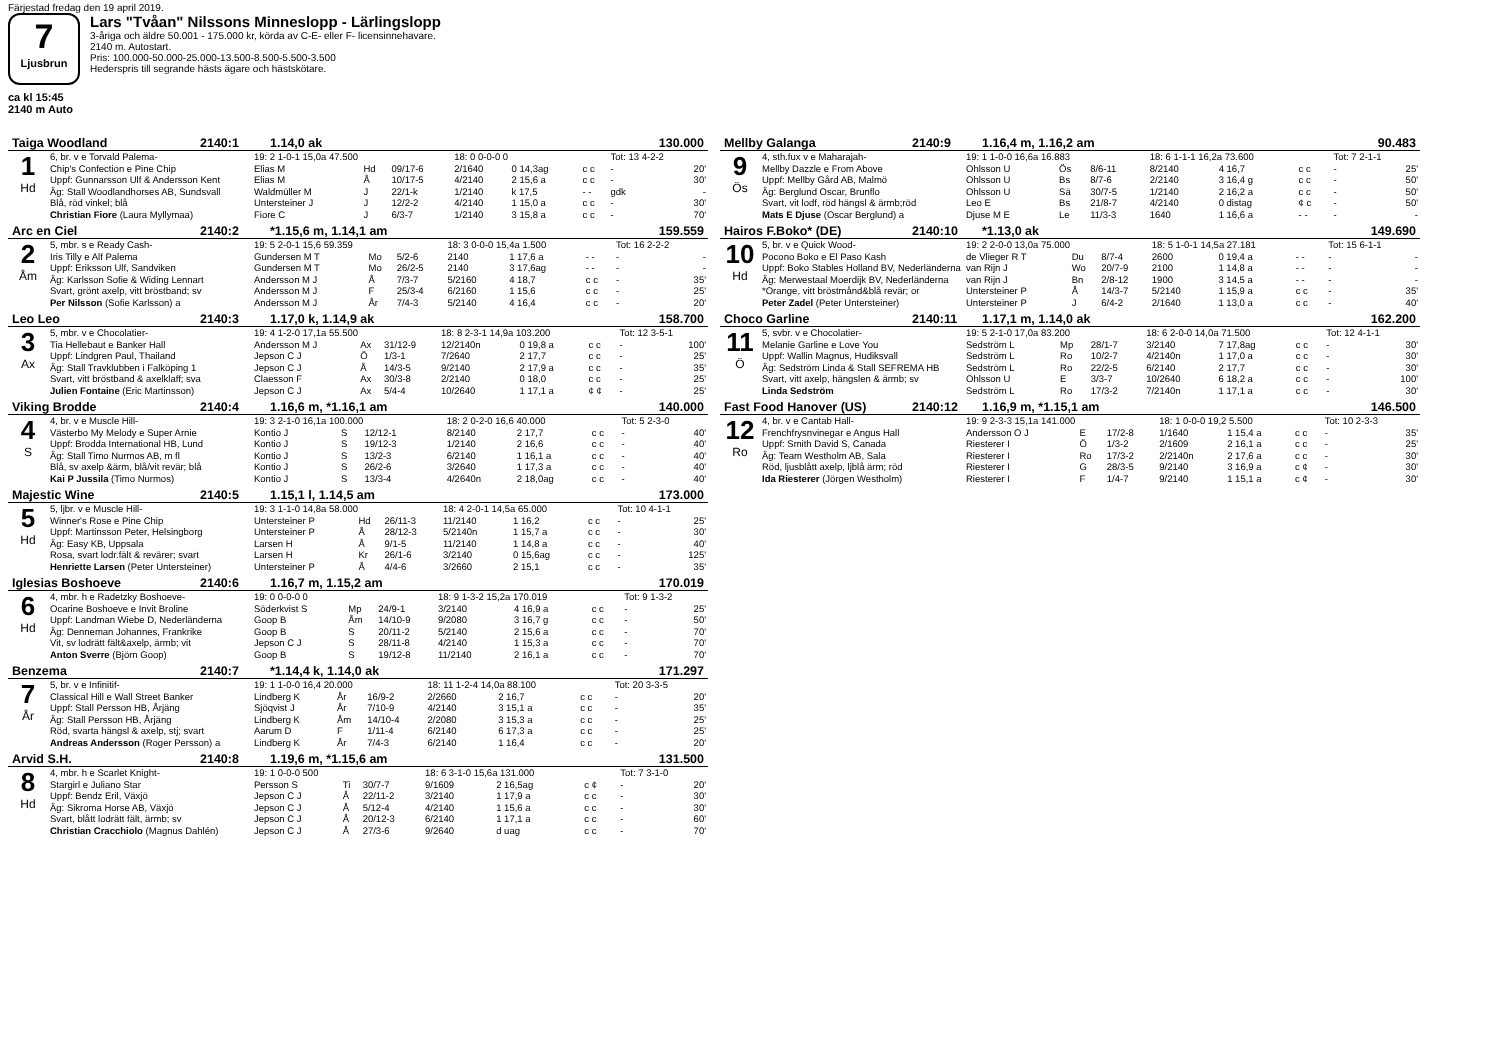Färjestad fredag den 19 april 2019.
7
Ljusbrun
Lars "Tvåan" Nilssons Minneslopp - Lärlingslopp
3-åriga och äldre 50.001 - 175.000 kr, körda av C-E- eller F- licensinnehavare.
2140 m. Autostart.
Pris: 100.000-50.000-25.000-13.500-8.500-5.500-3.500
Hederspris till segrande hästs ägare och hästskötare.
ca kl 15:45
2140 m Auto
Taiga Woodland 2140:1 1.14,0 ak 130.000
| 1 Hd | 6, br. v e Torvald Palema- | 19: 2 1-0-1 15,0a 47.500 | | | 18: 0 0-0-0 0 | | | Tot: 13 4-2-2 | |
| | Chip's Confection e Pine Chip | Elias M | Hd | 09/17-6 | 2/1640 | 0 14,3ag | c c | - | 20' |
| | Uppf: Gunnarsson Ulf & Andersson Kent | Elias M | Å | 10/17-5 | 4/2140 | 2 15,6 a | c c | - | 30' |
| | Äg: Stall Woodlandhorses AB, Sundsvall | Waldmüller M | J | 22/1-k | 1/2140 | k 17,5 | - - | gdk | - |
| | Blå, röd vinkel; blå | Untersteiner J | J | 12/2-2 | 4/2140 | 1 15,0 a | c c | - | 30' |
| | Christian Fiore (Laura Myllymaa) | Fiore C | J | 6/3-7 | 1/2140 | 3 15,8 a | c c | - | 70' |
Arc en Ciel 2140:2 *1.15,6 m, 1.14,1 am 159.559
| 2 Åm | 5, mbr. s e Ready Cash- | 19: 5 2-0-1 15,6 59.359 | | | 18: 3 0-0-0 15,4a 1.500 | | | Tot: 16 2-2-2 | |
| | Iris Tilly e Alf Palema | Gundersen M T | Mo | 5/2-6 | 2140 | 1 17,6 a | - - | - | - |
| | Uppf: Eriksson Ulf, Sandviken | Gundersen M T | Mo | 26/2-5 | 2140 | 3 17,6ag | - - | - | - |
| | Äg: Karlsson Sofie & Widing Lennart | Andersson M J | Å | 7/3-7 | 5/2160 | 4 18,7 | c c | - | 35' |
| | Svart, grönt axelp, vitt bröstband; sv | Andersson M J | F | 25/3-4 | 6/2160 | 1 15,6 | c c | - | 25' |
| | Per Nilsson (Sofie Karlsson) a | Andersson M J | År | 7/4-3 | 5/2140 | 4 16,4 | c c | - | 20' |
Leo Leo 2140:3 1.17,0 k, 1.14,9 ak 158.700
| 3 Ax | 5, mbr. v e Chocolatier- | 19: 4 1-2-0 17,1a 55.500 | | | 18: 8 2-3-1 14,9a 103.200 | | | Tot: 12 3-5-1 | |
| | Tia Hellebaut e Banker Hall | Andersson M J | Ax | 31/12-9 | 12/2140n | 0 19,8 a | c c | - | 100' |
| | Uppf: Lindgren Paul, Thailand | Jepson C J | Ö | 1/3-1 | 7/2640 | 2 17,7 | c c | - | 25' |
| | Äg: Stall Travklubben i Falköping 1 | Jepson C J | Å | 14/3-5 | 9/2140 | 2 17,9 a | c c | - | 35' |
| | Svart, vitt bröstband & axelklaff; sva | Claesson F | Ax | 30/3-8 | 2/2140 | 0 18,0 | c c | - | 25' |
| | Julien Fontaine (Eric Martinsson) | Jepson C J | Ax | 5/4-4 | 10/2640 | 1 17,1 a | ¢ ¢ | - | 25' |
Viking Brodde 2140:4 1.16,6 m, *1.16,1 am 140.000
| 4 S | 4, br. v e Muscle Hill- | 19: 3 2-1-0 16,1a 100.000 | | | 18: 2 0-2-0 16,6 40.000 | | | Tot: 5 2-3-0 | |
| | Västerbo My Melody e Super Arnie | Kontio J | S | 12/12-1 | 8/2140 | 2 17,7 | c c | - | 40' |
| | Uppf: Brodda International HB, Lund | Kontio J | S | 19/12-3 | 1/2140 | 2 16,6 | c c | - | 40' |
| | Äg: Stall Timo Nurmos AB, m fl | Kontio J | S | 13/2-3 | 6/2140 | 1 16,1 a | c c | - | 40' |
| | Blå, sv axelp &ärm, blå/vit revär; blå | Kontio J | S | 26/2-6 | 3/2640 | 1 17,3 a | c c | - | 40' |
| | Kai P Jussila (Timo Nurmos) | Kontio J | S | 13/3-4 | 4/2640n | 2 18,0ag | c c | - | 40' |
Majestic Wine 2140:5 1.15,1 l, 1.14,5 am 173.000
| 5 Hd | 5, ljbr. v e Muscle Hill- | 19: 3 1-1-0 14,8a 58.000 | | | 18: 4 2-0-1 14,5a 65.000 | | | Tot: 10 4-1-1 | |
| | Winner's Rose e Pine Chip | Untersteiner P | Hd | 26/11-3 | 11/2140 | 1 16,2 | c c | - | 25' |
| | Uppf: Martinsson Peter, Helsingborg | Untersteiner P | Å | 28/12-3 | 5/2140n | 1 15,7 a | c c | - | 30' |
| | Äg: Easy KB, Uppsala | Larsen H | Å | 9/1-5 | 11/2140 | 1 14,8 a | c c | - | 40' |
| | Rosa, svart lodr.fält & revärer; svart | Larsen H | Kr | 26/1-6 | 3/2140 | 0 15,6ag | c c | - | 125' |
| | Henriette Larsen (Peter Untersteiner) | Untersteiner P | Å | 4/4-6 | 3/2660 | 2 15,1 | c c | - | 35' |
Iglesias Boshoeve 2140:6 1.16,7 m, 1.15,2 am 170.019
| 6 Hd | 4, mbr. h e Radetzky Boshoeve- | 19: 0 0-0-0 0 | | | 18: 9 1-3-2 15,2a 170.019 | | | Tot: 9 1-3-2 | |
| | Ocarine Boshoeve e Invit Broline | Söderkvist S | Mp | 24/9-1 | 3/2140 | 4 16,9 a | c c | - | 25' |
| | Uppf: Landman Wiebe D, Nederländerna | Goop B | Åm | 14/10-9 | 9/2080 | 3 16,7 g | c c | - | 50' |
| | Äg: Denneman Johannes, Frankrike | Goop B | S | 20/11-2 | 5/2140 | 2 15,6 a | c c | - | 70' |
| | Vit, sv lodrätt fält&axelp, ärmb; vit | Jepson C J | S | 28/11-8 | 4/2140 | 1 15,3 a | c c | - | 70' |
| | Anton Sverre (Björn Goop) | Goop B | S | 19/12-8 | 11/2140 | 2 16,1 a | c c | - | 70' |
Benzema 2140:7 *1.14,4 k, 1.14,0 ak 171.297
| 7 År | 5, br. v e Infinitif- | 19: 1 1-0-0 16,4 20.000 | | | 18: 11 1-2-4 14,0a 88.100 | | | Tot: 20 3-3-5 | |
| | Classical Hill e Wall Street Banker | Lindberg K | År | 16/9-2 | 2/2660 | 2 16,7 | c c | - | 20' |
| | Uppf: Stall Persson HB, Årjäng | Sjöqvist J | År | 7/10-9 | 4/2140 | 3 15,1 a | c c | - | 35' |
| | Äg: Stall Persson HB, Årjäng | Lindberg K | Åm | 14/10-4 | 2/2080 | 3 15,3 a | c c | - | 25' |
| | Röd, svarta hängsl & axelp, stj; svart | Aarum D | F | 1/11-4 | 6/2140 | 6 17,3 a | c c | - | 25' |
| | Andreas Andersson (Roger Persson) a | Lindberg K | År | 7/4-3 | 6/2140 | 1 16,4 | c c | - | 20' |
Arvid S.H. 2140:8 1.19,6 m, *1.15,6 am 131.500
| 8 Hd | 4, mbr. h e Scarlet Knight- | 19: 1 0-0-0 500 | | | 18: 6 3-1-0 15,6a 131.000 | | | Tot: 7 3-1-0 | |
| | Stargirl e Juliano Star | Persson S | Ti | 30/7-7 | 9/1609 | 2 16,5ag | c ¢ | - | 20' |
| | Uppf: Bendz Eril, Växjö | Jepson C J | Å | 22/11-2 | 3/2140 | 1 17,9 a | c c | - | 30' |
| | Äg: Sikroma Horse AB, Växjö | Jepson C J | Å | 5/12-4 | 4/2140 | 1 15,6 a | c c | - | 30' |
| | Svart, blått lodrätt fält, ärmb; sv | Jepson C J | Å | 20/12-3 | 6/2140 | 1 17,1 a | c c | - | 60' |
| | Christian Cracchiolo (Magnus Dahlén) | Jepson C J | Å | 27/3-6 | 9/2640 | d uag | c c | - | 70' |
Mellby Galanga 2140:9 1.16,4 m, 1.16,2 am 90.483
| 9 Ös | 4, sth.fux v e Maharajah- | 19: 1 1-0-0 16,6a 16.883 | | | 18: 6 1-1-1 16,2a 73.600 | | | Tot: 7 2-1-1 | |
| | Mellby Dazzle e From Above | Ohlsson U | Ös | 8/6-11 | 8/2140 | 4 16,7 | c c | - | 25' |
| | Uppf: Mellby Gård AB, Malmö | Ohlsson U | Bs | 8/7-6 | 2/2140 | 3 16,4 g | c c | - | 50' |
| | Äg: Berglund Oscar, Brunflo | Ohlsson U | Sä | 30/7-5 | 1/2140 | 2 16,2 a | c c | - | 50' |
| | Svart, vit lodf, röd hängsl & ärmb;röd | Leo E | Bs | 21/8-7 | 4/2140 | 0 distag | ¢ c | - | 50' |
| | Mats E Djuse (Oscar Berglund) a | Djuse M E | Le | 11/3-3 | 1640 | 1 16,6 a | - - | - | - |
Hairos F.Boko* (DE) 2140:10 *1.13,0 ak 149.690
| 10 Hd | 5, br. v e Quick Wood- | 19: 2 2-0-0 13,0a 75.000 | | | 18: 5 1-0-1 14,5a 27.181 | | | Tot: 15 6-1-1 | |
| | Pocono Boko e El Paso Kash | de Vlieger R T | Du | 8/7-4 | 2600 | 0 19,4 a | - - | - | - |
| | Uppf: Boko Stables Holland BV, Nederländerna | van Rijn J | Wo | 20/7-9 | 2100 | 1 14,8 a | - - | - | - |
| | Äg: Merwestaal Moerdijk BV, Nederländerna | van Rijn J | Bn | 2/8-12 | 1900 | 3 14,5 a | - - | - | - |
| | *Orange, vitt bröstmånd&blå revär; or | Untersteiner P | Å | 14/3-7 | 5/2140 | 1 15,9 a | c c | - | 35' |
| | Peter Zadel (Peter Untersteiner) | Untersteiner P | J | 6/4-2 | 2/1640 | 1 13,0 a | c c | - | 40' |
Choco Garline 2140:11 1.17,1 m, 1.14,0 ak 162.200
| 11 Ö | 5, svbr. v e Chocolatier- | 19: 5 2-1-0 17,0a 83.200 | | | 18: 6 2-0-0 14,0a 71.500 | | | Tot: 12 4-1-1 | |
| | Melanie Garline e Love You | Sedström L | Mp | 28/1-7 | 3/2140 | 7 17,8ag | c c | - | 30' |
| | Uppf: Wallin Magnus, Hudiksvall | Sedström L | Ro | 10/2-7 | 4/2140n | 1 17,0 a | c c | - | 30' |
| | Äg: Sedström Linda & Stall SEFREMA HB | Sedström L | Ro | 22/2-5 | 6/2140 | 2 17,7 | c c | - | 30' |
| | Svart, vitt axelp, hängslen & ärmb; sv | Ohlsson U | E | 3/3-7 | 10/2640 | 6 18,2 a | c c | - | 100' |
| | Linda Sedström | Sedström L | Ro | 17/3-2 | 7/2140n | 1 17,1 a | c c | - | 30' |
Fast Food Hanover (US) 2140:12 1.16,9 m, *1.15,1 am 146.500
| 12 Ro | 4, br. v e Cantab Hall- | 19: 9 2-3-3 15,1a 141.000 | | | 18: 1 0-0-0 19,2 5.500 | | | Tot: 10 2-3-3 | |
| | Frenchfrysnvinegar e Angus Hall | Andersson O J | E | 17/2-8 | 1/1640 | 1 15,4 a | c c | - | 35' |
| | Uppf: Smith David S, Canada | Riesterer I | Ö | 1/3-2 | 2/1609 | 2 16,1 a | c c | - | 25' |
| | Äg: Team Westholm AB, Sala | Riesterer I | Ro | 17/3-2 | 2/2140n | 2 17,6 a | c c | - | 30' |
| | Röd, ljusblått axelp, ljblå ärm; röd | Riesterer I | G | 28/3-5 | 9/2140 | 3 16,9 a | c ¢ | - | 30' |
| | Ida Riesterer (Jörgen Westholm) | Riesterer I | F | 1/4-7 | 9/2140 | 1 15,1 a | c ¢ | - | 30' |